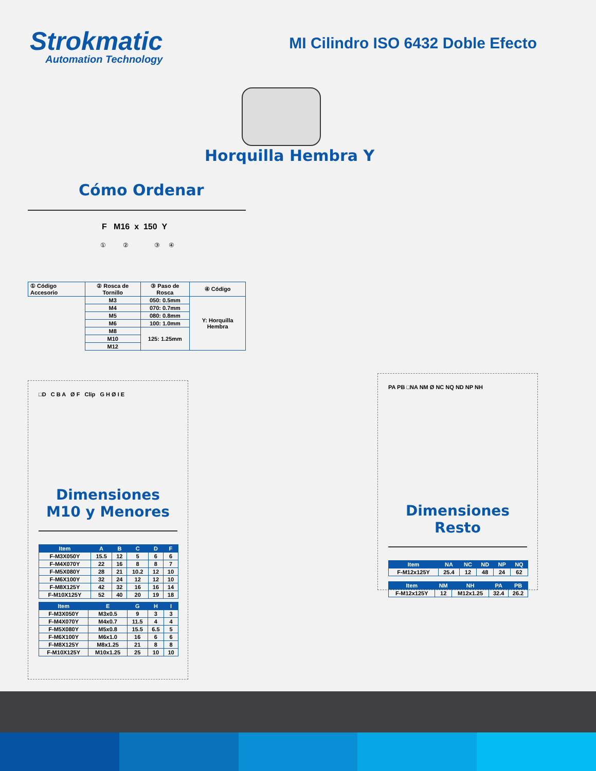Strokmatic
Automation Technology
MI Cilindro ISO 6432 Doble Efecto
Horquilla Hembra Y
Cómo Ordenar
F M16 x 150 Y
① ② ③ ④
| ① Código Accesorio | ② Rosca de Tornillo | ③ Paso de Rosca | ④ Código |
| | M3 | 050: 0.5mm | Y: Horquilla Hembra |
| | M4 | 070: 0.7mm | |
| | M5 | 080: 0.8mm | |
| | M6 | 100: 1.0mm | |
| | M8 | 125: 1.25mm | |
| | M10 | | |
| | M12 | | |
□D C B A Ø F Clip G H Ø I E
Dimensiones
M10 y Menores
| Item | A | B | C | D | F |
| --- | --- | --- | --- | --- | --- |
| F-M3X050Y | 15.5 | 12 | 5 | 6 | 6 |
| F-M4X070Y | 22 | 16 | 8 | 8 | 7 |
| F-M5X080Y | 28 | 21 | 10.2 | 12 | 10 |
| F-M6X100Y | 32 | 24 | 12 | 12 | 10 |
| F-M8X125Y | 42 | 32 | 16 | 16 | 14 |
| F-M10X125Y | 52 | 40 | 20 | 19 | 18 |
| Item | E | G | H | I |
| --- | --- | --- | --- | --- |
| F-M3X050Y | M3x0.5 | 9 | 3 | 3 |
| F-M4X070Y | M4x0.7 | 11.5 | 4 | 4 |
| F-M5X080Y | M5x0.8 | 15.5 | 6.5 | 5 |
| F-M6X100Y | M6x1.0 | 16 | 6 | 6 |
| F-M8X125Y | M8x1.25 | 21 | 8 | 8 |
| F-M10X125Y | M10x1.25 | 25 | 10 | 10 |
PA PB □NA NM Ø NC NQ ND NP NH
Dimensiones Resto
| Item | NA | NC | ND | NP | NQ |
| --- | --- | --- | --- | --- | --- |
| F-M12x125Y | 25.4 | 12 | 48 | 24 | 62 |
| Item | NM | NH | PA | PB |
| --- | --- | --- | --- | --- |
| F-M12x125Y | 12 | M12x1.25 | 32.4 | 26.2 |